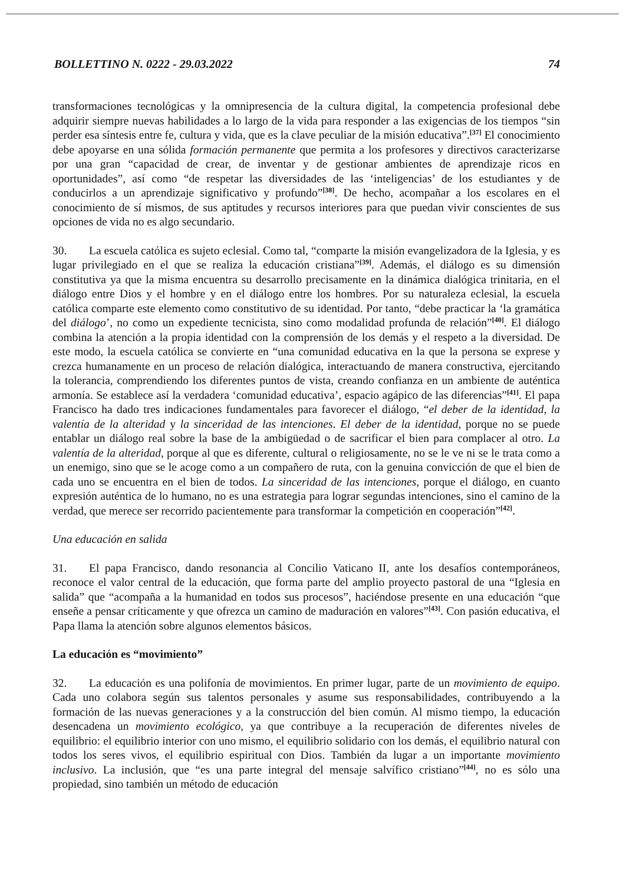BOLLETTINO N. 0222 - 29.03.2022 74
transformaciones tecnológicas y la omnipresencia de la cultura digital, la competencia profesional debe adquirir siempre nuevas habilidades a lo largo de la vida para responder a las exigencias de los tiempos “sin perder esa síntesis entre fe, cultura y vida, que es la clave peculiar de la misión educativa”.<sup>[37]</sup> El conocimiento debe apoyarse en una sólida formación permanente que permita a los profesores y directivos caracterizarse por una gran “capacidad de crear, de inventar y de gestionar ambientes de aprendizaje ricos en oportunidades”, así como “de respetar las diversidades de las ‘inteligencias’ de los estudiantes y de conducirlos a un aprendizaje significativo y profundo”<sup>[38]</sup>. De hecho, acompañar a los escolares en el conocimiento de sí mismos, de sus aptitudes y recursos interiores para que puedan vivir conscientes de sus opciones de vida no es algo secundario.
30. La escuela católica es sujeto eclesial. Como tal, “comparte la misión evangelizadora de la Iglesia, y es lugar privilegiado en el que se realiza la educación cristiana”<sup>[39]</sup>. Además, el diálogo es su dimensión constitutiva ya que la misma encuentra su desarrollo precisamente en la dinámica dialógica trinitaria, en el diálogo entre Dios y el hombre y en el diálogo entre los hombres. Por su naturaleza eclesial, la escuela católica comparte este elemento como constitutivo de su identidad. Por tanto, “debe practicar la ‘la gramática del diálogo’, no como un expediente tecnicista, sino como modalidad profunda de relación”<sup>[40]</sup>. El diálogo combina la atención a la propia identidad con la comprensión de los demás y el respeto a la diversidad. De este modo, la escuela católica se convierte en “una comunidad educativa en la que la persona se exprese y crezca humanamente en un proceso de relación dialógica, interactuando de manera constructiva, ejercitando la tolerancia, comprendiendo los diferentes puntos de vista, creando confianza en un ambiente de auténtica armonía. Se establece así la verdadera ‘comunidad educativa’, espacio agápico de las diferencias”<sup>[41]</sup>. El papa Francisco ha dado tres indicaciones fundamentales para favorecer el diálogo, “el deber de la identidad, la valentía de la alteridad y la sinceridad de las intenciones. El deber de la identidad, porque no se puede entablar un diálogo real sobre la base de la ambigüedad o de sacrificar el bien para complacer al otro. La valentía de la alteridad, porque al que es diferente, cultural o religiosamente, no se le ve ni se le trata como a un enemigo, sino que se le acoge como a un compañero de ruta, con la genuina convicción de que el bien de cada uno se encuentra en el bien de todos. La sinceridad de las intenciones, porque el diálogo, en cuanto expresión auténtica de lo humano, no es una estrategia para lograr segundas intenciones, sino el camino de la verdad, que merece ser recorrido pacientemente para transformar la competición en cooperación”<sup>[42]</sup>.
Una educación en salida
31. El papa Francisco, dando resonancia al Concilio Vaticano II, ante los desafíos contemporáneos, reconoce el valor central de la educación, que forma parte del amplio proyecto pastoral de una “Iglesia en salida” que “acompaña a la humanidad en todos sus procesos”, haciéndose presente en una educación “que enseñe a pensar críticamente y que ofrezca un camino de maduración en valores”<sup>[43]</sup>. Con pasión educativa, el Papa llama la atención sobre algunos elementos básicos.
La educación es “movimiento”
32. La educación es una polifonía de movimientos. En primer lugar, parte de un movimiento de equipo. Cada uno colabora según sus talentos personales y asume sus responsabilidades, contribuyendo a la formación de las nuevas generaciones y a la construcción del bien común. Al mismo tiempo, la educación desencadena un movimiento ecológico, ya que contribuye a la recuperación de diferentes niveles de equilibrio: el equilibrio interior con uno mismo, el equilibrio solidario con los demás, el equilibrio natural con todos los seres vivos, el equilibrio espiritual con Dios. También da lugar a un importante movimiento inclusivo. La inclusión, que “es una parte integral del mensaje salvífico cristiano”<sup>[44]</sup>, no es sólo una propiedad, sino también un método de educación